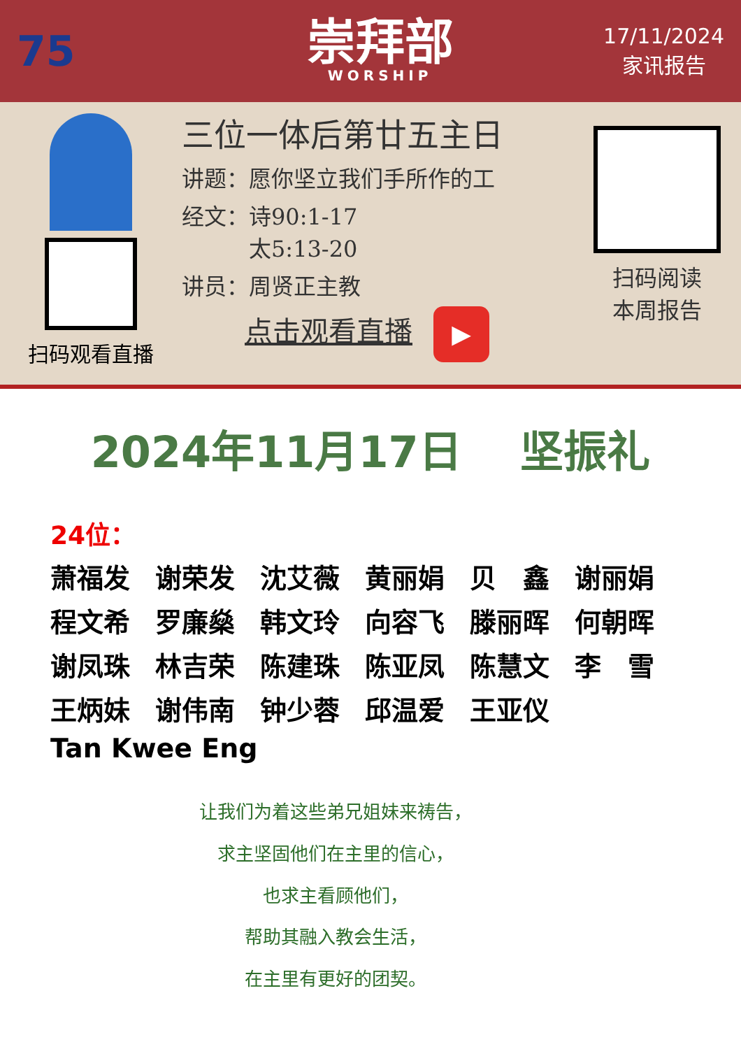75
崇拜部
WORSHIP
17/11/2024
家讯报告
扫码观看直播
三位一体后第廿五主日
讲题：愿你坚立我们手所作的工
经文：诗90:1-17
　　　太5:13-20
讲员：周贤正主教
点击观看直播 ▶
扫码阅读
本周报告
2024年11月17日　 坚振礼
24位：
萧福发 谢荣发 沈艾薇 黄丽娟 贝　鑫 谢丽娟
程文希 罗廉燊 韩文玲 向容飞 滕丽晖 何朝晖
谢凤珠 林吉荣 陈建珠 陈亚凤 陈慧文 李　雪
王炳妹 谢伟南 钟少蓉 邱温爱 王亚仪
Tan Kwee Eng
让我们为着这些弟兄姐妹来祷告，
求主坚固他们在主里的信心，
也求主看顾他们，
帮助其融入教会生活，
在主里有更好的团契。